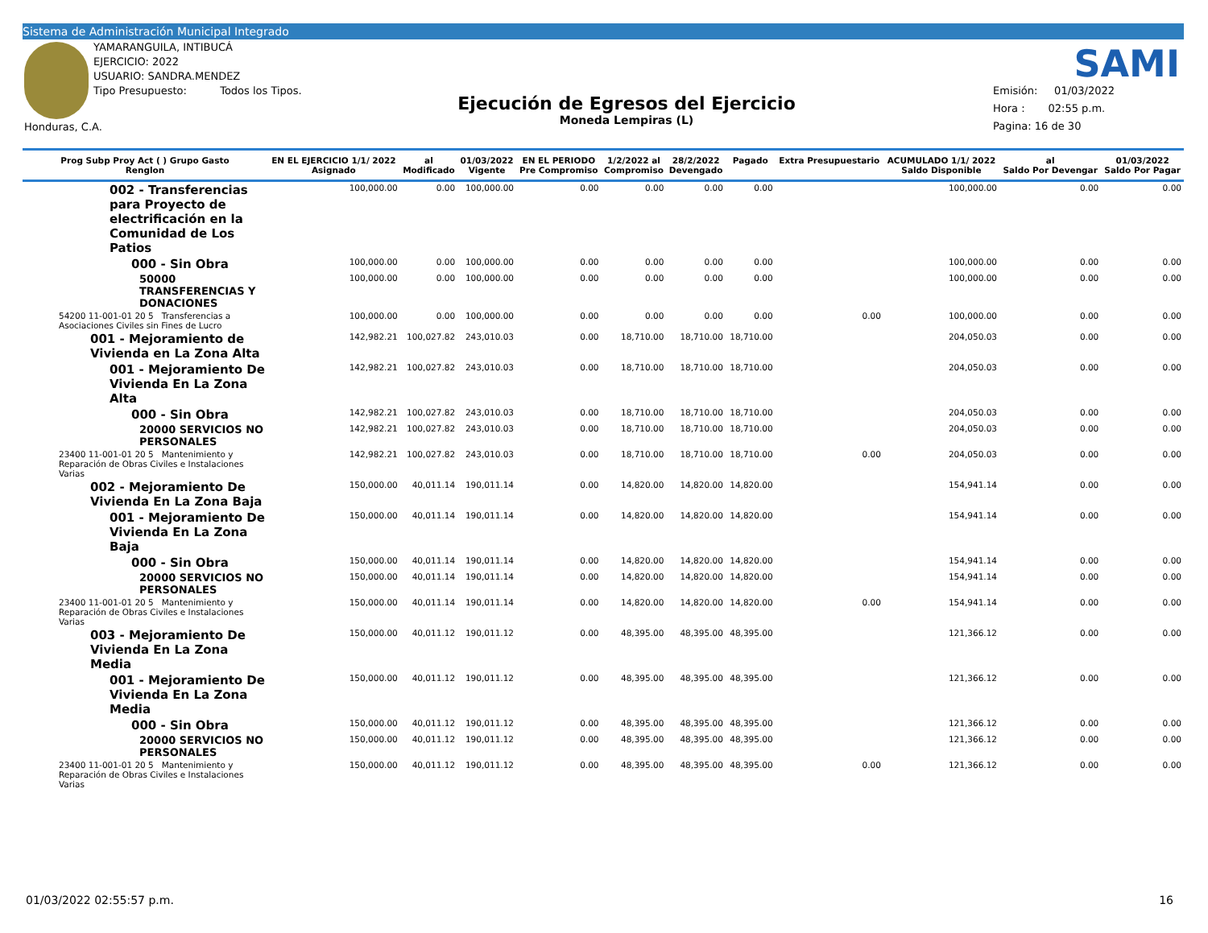Sistema de Administración Municipal Integrado
YAMARANGUILA, INTIBUCÁ
EJERCICIO: 2022
USUARIO: SANDRA.MENDEZ
Tipo Presupuesto: Todos los Tipos.
Honduras, C.A.
Ejecución de Egresos del Ejercicio
Moneda Lempiras (L)
SAMI
Emisión: 01/03/2022
Hora : 02:55 p.m.
Pagina: 16 de 30
| Prog Subp Proy Act ( ) Grupo Gasto Renglon | EN EL EJERCICIO 1/1/ 2022 Asignado | al Modificado | 01/03/2022 Vigente | EN EL PERIODO Pre Compromiso | 1/2/2022 al Compromiso | 28/2/2022 Devengado | Pagado | Extra Presupuestario | ACUMULADO 1/1/ 2022 Saldo Disponible | al Saldo Por Devengar | 01/03/2022 Saldo Por Pagar |
| --- | --- | --- | --- | --- | --- | --- | --- | --- | --- | --- | --- |
| 002 - Transferencias para Proyecto de electrificación en la Comunidad de Los Patios | 100,000.00 | 0.00 | 100,000.00 | 0.00 | 0.00 | 0.00 | 0.00 | | 100,000.00 | 0.00 | 0.00 |
| 000 - Sin Obra | 100,000.00 | 0.00 | 100,000.00 | 0.00 | 0.00 | 0.00 | 0.00 | | 100,000.00 | 0.00 | 0.00 |
| 50000 TRANSFERENCIAS Y DONACIONES | 100,000.00 | 0.00 | 100,000.00 | 0.00 | 0.00 | 0.00 | 0.00 | | 100,000.00 | 0.00 | 0.00 |
| 54200 11-001-01 20 5 Transferencias a Asociaciones Civiles sin Fines de Lucro | 100,000.00 | 0.00 | 100,000.00 | 0.00 | 0.00 | 0.00 | 0.00 | 0.00 | 100,000.00 | 0.00 | 0.00 |
| 001 - Mejoramiento de Vivienda en La Zona Alta | 142,982.21 | 100,027.82 | 243,010.03 | 0.00 | 18,710.00 | 18,710.00 | 18,710.00 | | 204,050.03 | 0.00 | 0.00 |
| 001 - Mejoramiento De Vivienda En La Zona Alta | 142,982.21 | 100,027.82 | 243,010.03 | 0.00 | 18,710.00 | 18,710.00 | 18,710.00 | | 204,050.03 | 0.00 | 0.00 |
| 000 - Sin Obra | 142,982.21 | 100,027.82 | 243,010.03 | 0.00 | 18,710.00 | 18,710.00 | 18,710.00 | | 204,050.03 | 0.00 | 0.00 |
| 20000 SERVICIOS NO PERSONALES | 142,982.21 | 100,027.82 | 243,010.03 | 0.00 | 18,710.00 | 18,710.00 | 18,710.00 | | 204,050.03 | 0.00 | 0.00 |
| 23400 11-001-01 20 5 Mantenimiento y Reparación de Obras Civiles e Instalaciones Varias | 142,982.21 | 100,027.82 | 243,010.03 | 0.00 | 18,710.00 | 18,710.00 | 18,710.00 | 0.00 | 204,050.03 | 0.00 | 0.00 |
| 002 - Mejoramiento De Vivienda En La Zona Baja | 150,000.00 | 40,011.14 | 190,011.14 | 0.00 | 14,820.00 | 14,820.00 | 14,820.00 | | 154,941.14 | 0.00 | 0.00 |
| 001 - Mejoramiento De Vivienda En La Zona Baja | 150,000.00 | 40,011.14 | 190,011.14 | 0.00 | 14,820.00 | 14,820.00 | 14,820.00 | | 154,941.14 | 0.00 | 0.00 |
| 000 - Sin Obra | 150,000.00 | 40,011.14 | 190,011.14 | 0.00 | 14,820.00 | 14,820.00 | 14,820.00 | | 154,941.14 | 0.00 | 0.00 |
| 20000 SERVICIOS NO PERSONALES | 150,000.00 | 40,011.14 | 190,011.14 | 0.00 | 14,820.00 | 14,820.00 | 14,820.00 | | 154,941.14 | 0.00 | 0.00 |
| 23400 11-001-01 20 5 Mantenimiento y Reparación de Obras Civiles e Instalaciones Varias | 150,000.00 | 40,011.14 | 190,011.14 | 0.00 | 14,820.00 | 14,820.00 | 14,820.00 | 0.00 | 154,941.14 | 0.00 | 0.00 |
| 003 - Mejoramiento De Vivienda En La Zona Media | 150,000.00 | 40,011.12 | 190,011.12 | 0.00 | 48,395.00 | 48,395.00 | 48,395.00 | | 121,366.12 | 0.00 | 0.00 |
| 001 - Mejoramiento De Vivienda En La Zona Media | 150,000.00 | 40,011.12 | 190,011.12 | 0.00 | 48,395.00 | 48,395.00 | 48,395.00 | | 121,366.12 | 0.00 | 0.00 |
| 000 - Sin Obra | 150,000.00 | 40,011.12 | 190,011.12 | 0.00 | 48,395.00 | 48,395.00 | 48,395.00 | | 121,366.12 | 0.00 | 0.00 |
| 20000 SERVICIOS NO PERSONALES | 150,000.00 | 40,011.12 | 190,011.12 | 0.00 | 48,395.00 | 48,395.00 | 48,395.00 | | 121,366.12 | 0.00 | 0.00 |
| 23400 11-001-01 20 5 Mantenimiento y Reparación de Obras Civiles e Instalaciones Varias | 150,000.00 | 40,011.12 | 190,011.12 | 0.00 | 48,395.00 | 48,395.00 | 48,395.00 | 0.00 | 121,366.12 | 0.00 | 0.00 |
01/03/2022 02:55:57 p.m. 16